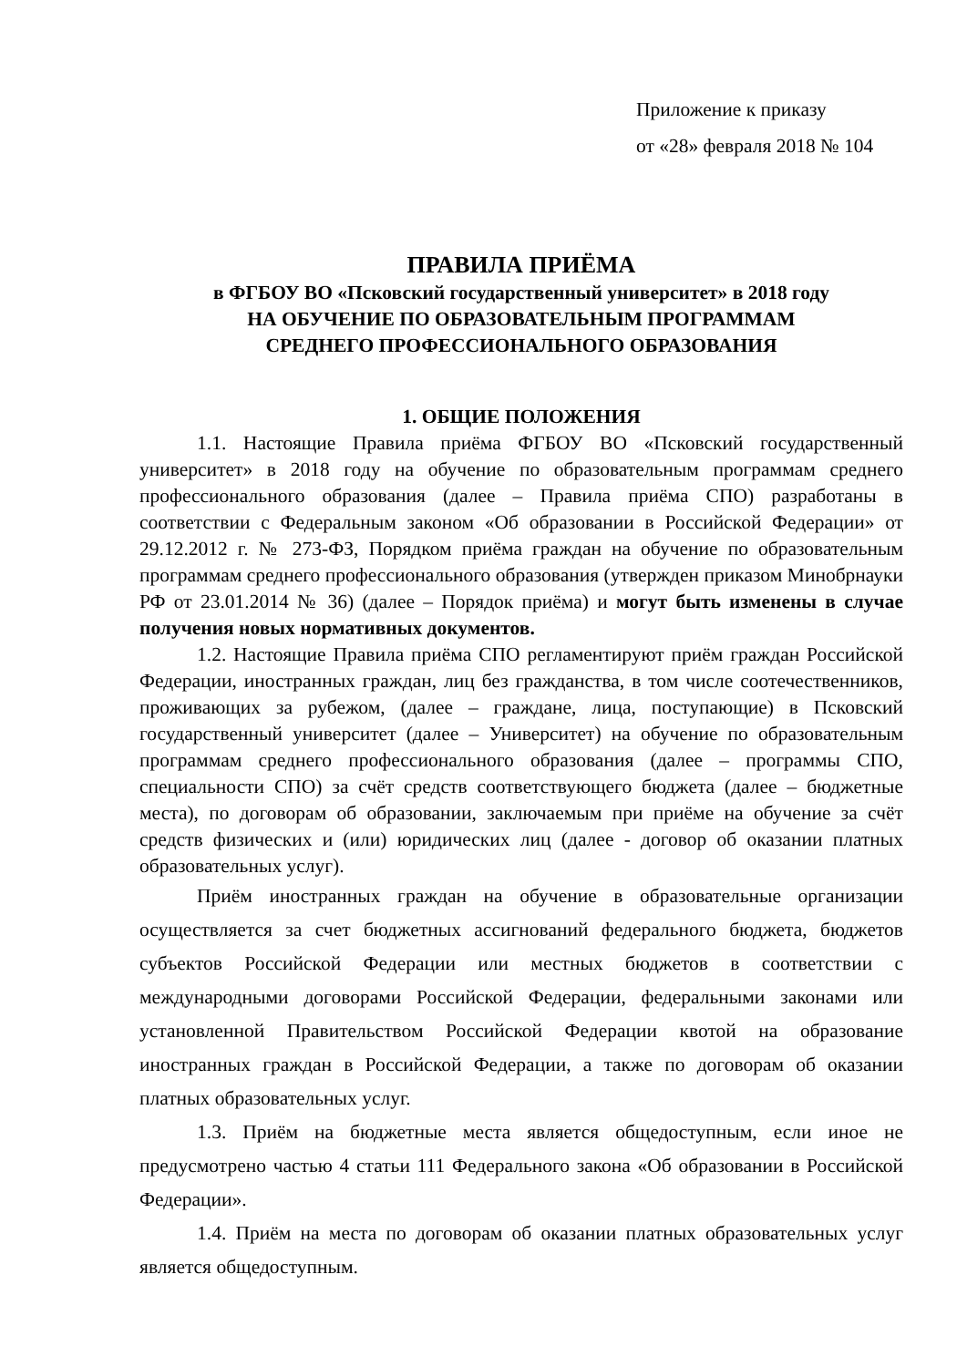Приложение к приказу
от «28» февраля 2018 № 104
ПРАВИЛА ПРИЁМА
в ФГБОУ ВО «Псковский государственный университет» в 2018 году
НА ОБУЧЕНИЕ ПО ОБРАЗОВАТЕЛЬНЫМ ПРОГРАММАМ
СРЕДНЕГО ПРОФЕССИОНАЛЬНОГО ОБРАЗОВАНИЯ
1. ОБЩИЕ ПОЛОЖЕНИЯ
1.1. Настоящие Правила приёма ФГБОУ ВО «Псковский государственный университет» в 2018 году на обучение по образовательным программам среднего профессионального образования (далее – Правила приёма СПО) разработаны в соответствии с Федеральным законом «Об образовании в Российской Федерации» от 29.12.2012 г. № 273-ФЗ, Порядком приёма граждан на обучение по образовательным программам среднего профессионального образования (утвержден приказом Минобрнауки РФ от 23.01.2014 № 36) (далее – Порядок приёма) и могут быть изменены в случае получения новых нормативных документов.
1.2. Настоящие Правила приёма СПО регламентируют приём граждан Российской Федерации, иностранных граждан, лиц без гражданства, в том числе соотечественников, проживающих за рубежом, (далее – граждане, лица, поступающие) в Псковский государственный университет (далее – Университет) на обучение по образовательным программам среднего профессионального образования (далее – программы СПО, специальности СПО) за счёт средств соответствующего бюджета (далее – бюджетные места), по договорам об образовании, заключаемым при приёме на обучение за счёт средств физических и (или) юридических лиц (далее - договор об оказании платных образовательных услуг).
Приём иностранных граждан на обучение в образовательные организации осуществляется за счет бюджетных ассигнований федерального бюджета, бюджетов субъектов Российской Федерации или местных бюджетов в соответствии с международными договорами Российской Федерации, федеральными законами или установленной Правительством Российской Федерации квотой на образование иностранных граждан в Российской Федерации, а также по договорам об оказании платных образовательных услуг.
1.3. Приём на бюджетные места является общедоступным, если иное не предусмотрено частью 4 статьи 111 Федерального закона «Об образовании в Российской Федерации».
1.4. Приём на места по договорам об оказании платных образовательных услуг является общедоступным.